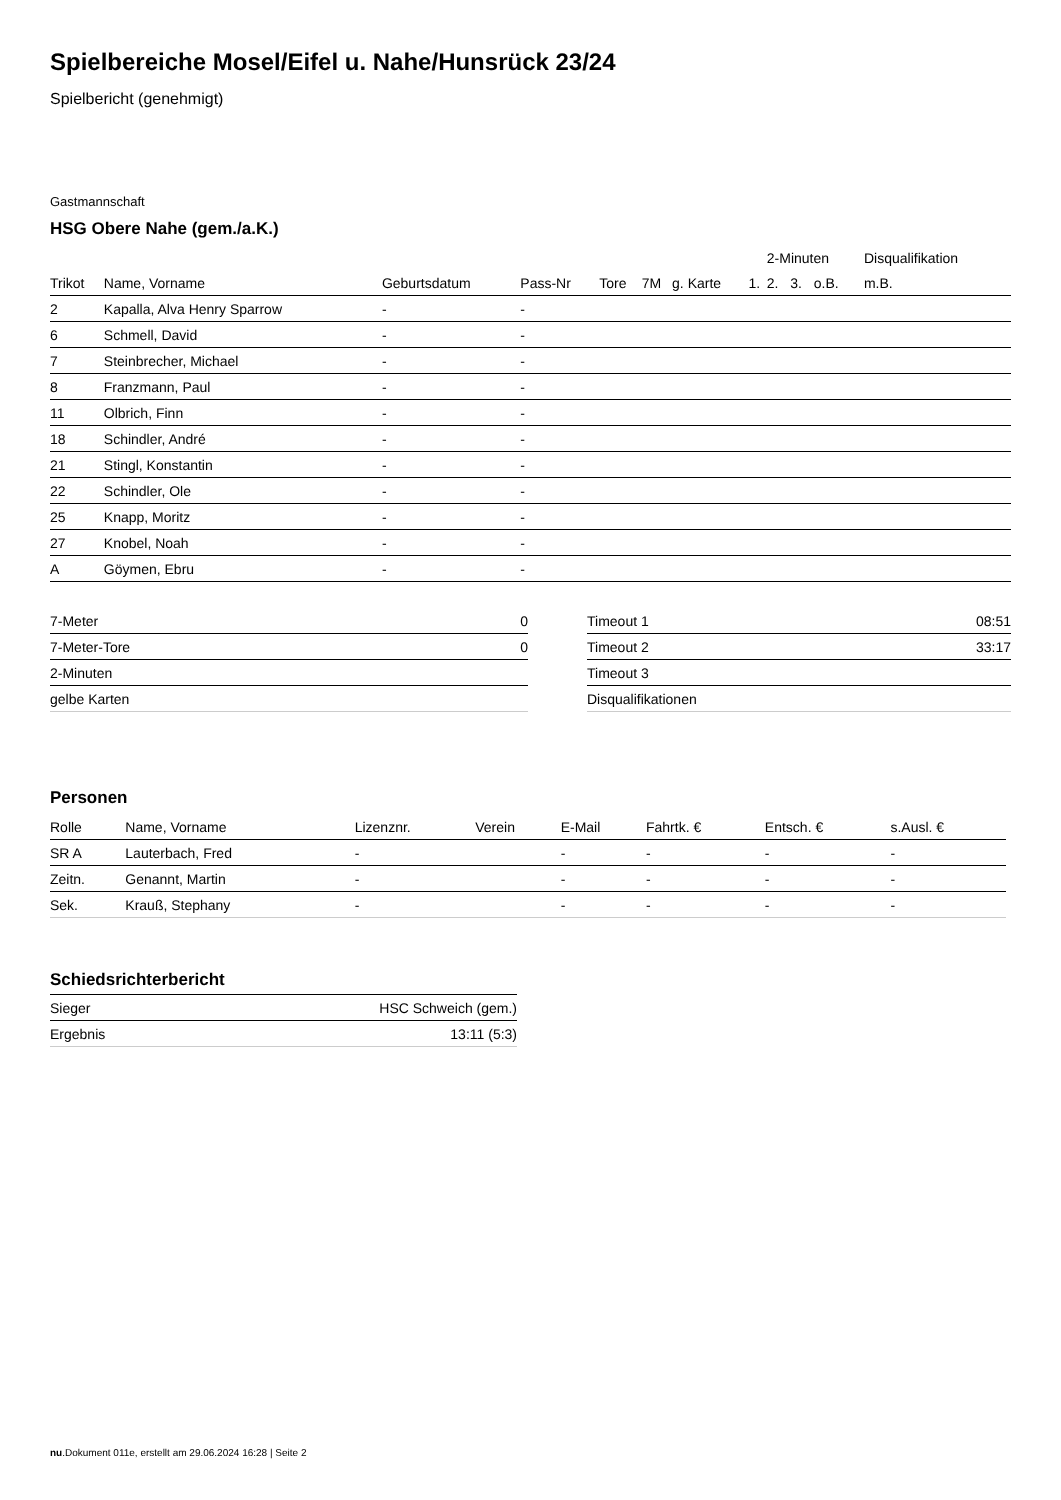Spielbereiche Mosel/Eifel u. Nahe/Hunsrück 23/24
Spielbericht (genehmigt)
Gastmannschaft
HSG Obere Nahe (gem./a.K.)
| | | | | | | | | 2-Minuten | | | Disqualifikation |
| --- | --- | --- | --- | --- | --- | --- | --- | --- | --- | --- | --- |
| Trikot | Name, Vorname | Geburtsdatum | Pass-Nr | Tore | 7M | g. Karte | 1. | 2. | 3. | o.B. | m.B. |
| 2 | Kapalla, Alva Henry Sparrow | - | - | | | | | | | | |
| 6 | Schmell, David | - | - | | | | | | | | |
| 7 | Steinbrecher, Michael | - | - | | | | | | | | |
| 8 | Franzmann, Paul | - | - | | | | | | | | |
| 11 | Olbrich, Finn | - | - | | | | | | | | |
| 18 | Schindler, André | - | - | | | | | | | | |
| 21 | Stingl, Konstantin | - | - | | | | | | | | |
| 22 | Schindler, Ole | - | - | | | | | | | | |
| 25 | Knapp, Moritz | - | - | | | | | | | | |
| 27 | Knobel, Noah | - | - | | | | | | | | |
| A | Göymen, Ebru | - | - | | | | | | | | |
| 7-Meter | 0 |
| 7-Meter-Tore | 0 |
| 2-Minuten | |
| gelbe Karten | |
| Timeout 1 | 08:51 |
| Timeout 2 | 33:17 |
| Timeout 3 | |
| Disqualifikationen | |
Personen
| Rolle | Name, Vorname | Lizenznr. | Verein | E-Mail | Fahrtk. € | Entsch. € | s.Ausl. € |
| --- | --- | --- | --- | --- | --- | --- | --- |
| SR A | Lauterbach, Fred | - | | - | - | - | - |
| Zeitn. | Genannt, Martin | - | | - | - | - | - |
| Sek. | Krauß, Stephany | - | | - | - | - | - |
Schiedsrichterbericht
| Sieger | HSC Schweich (gem.) |
| Ergebnis | 13:11 (5:3) |
nu.Dokument 011e, erstellt am 29.06.2024 16:28 | Seite 2